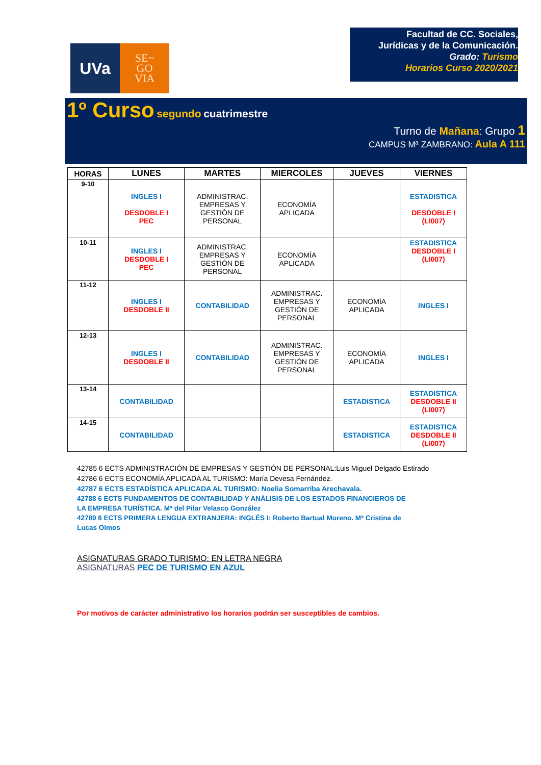UVa
SE~
GO
VIA
Facultad de CC. Sociales,
Jurídicas y de la Comunicación.
Grado: Turismo
Horarios Curso 2020/2021
1º Curso segundo cuatrimestre
Turno de Mañana: Grupo 1
CAMPUS Mª ZAMBRANO: Aula A 111
| HORAS | LUNES | MARTES | MIERCOLES | JUEVES | VIERNES |
| --- | --- | --- | --- | --- | --- |
| 9-10 | INGLES I DESDOBLE I PEC | ADMINISTRAC. EMPRESAS Y GESTIÓN DE PERSONAL | ECONOMÍA APLICADA | | ESTADISTICA DESDOBLE I (LI007) |
| 10-11 | INGLES I DESDOBLE I PEC | ADMINISTRAC. EMPRESAS Y GESTIÓN DE PERSONAL | ECONOMÍA APLICADA | | ESTADISTICA DESDOBLE I (LI007) |
| 11-12 | INGLES I DESDOBLE II | CONTABILIDAD | ADMINISTRAC. EMPRESAS Y GESTIÓN DE PERSONAL | ECONOMÍA APLICADA | INGLES I |
| 12-13 | INGLES I DESDOBLE II | CONTABILIDAD | ADMINISTRAC. EMPRESAS Y GESTIÓN DE PERSONAL | ECONOMÍA APLICADA | INGLES I |
| 13-14 | CONTABILIDAD | | | ESTADISTICA | ESTADISTICA DESDOBLE II (LI007) |
| 14-15 | CONTABILIDAD | | | ESTADISTICA | ESTADISTICA DESDOBLE II (LI007) |
42785 6 ECTS ADMINISTRACIÓN DE EMPRESAS Y GESTIÓN DE PERSONAL:Luis Miguel Delgado Estirado
42786 6 ECTS ECONOMÍA APLICADA AL TURISMO: María Devesa Fernández.
42787 6 ECTS ESTADÍSTICA APLICADA AL TURISMO: Noelia Somarriba Arechavala.
42788 6 ECTS FUNDAMENTOS DE CONTABILIDAD Y ANÁLISIS DE LOS ESTADOS FINANCIEROS DE
LA EMPRESA TURÍSTICA. Mª del Pilar Velasco González
42789 6 ECTS PRIMERA LENGUA EXTRANJERA: INGLÉS I: Roberto Bartual Moreno. Mª Cristina de
Lucas Olmos
ASIGNATURAS GRADO TURISMO: EN LETRA NEGRA
ASIGNATURAS PEC DE TURISMO EN AZUL
Por motivos de carácter administrativo los horarios podrán ser susceptibles de cambios.